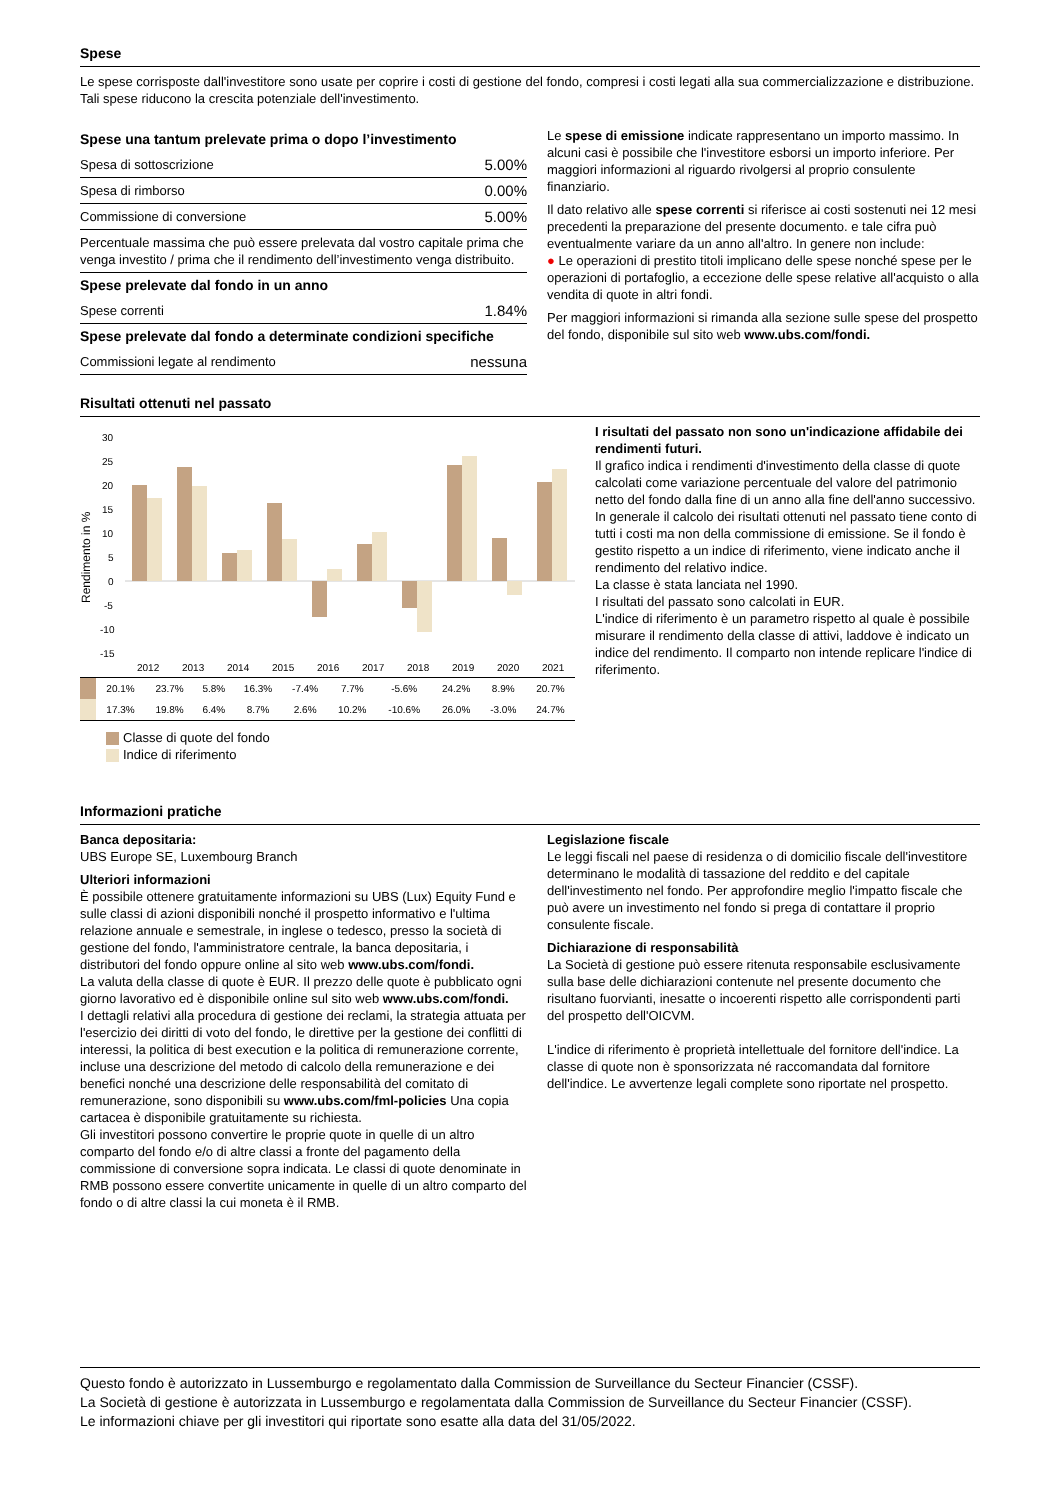Spese
Le spese corrisposte dall'investitore sono usate per coprire i costi di gestione del fondo, compresi i costi legati alla sua commercializzazione e distribuzione. Tali spese riducono la crescita potenziale dell'investimento.
| Spese una tantum prelevate prima o dopo l’investimento | |
| Spesa di sottoscrizione | 5.00% |
| Spesa di rimborso | 0.00% |
| Commissione di conversione | 5.00% |
| Percentuale massima che può essere prelevata dal vostro capitale prima che venga investito / prima che il rendimento dell’investimento venga distribuito. | |
| Spese prelevate dal fondo in un anno | |
| Spese correnti | 1.84% |
| Spese prelevate dal fondo a determinate condizioni specifiche | |
| Commissioni legate al rendimento | nessuna |
Le spese di emissione indicate rappresentano un importo massimo. In alcuni casi è possibile che l'investitore esborsi un importo inferiore. Per maggiori informazioni al riguardo rivolgersi al proprio consulente finanziario.
Il dato relativo alle spese correnti si riferisce ai costi sostenuti nei 12 mesi precedenti la preparazione del presente documento. e tale cifra può eventualmente variare da un anno all'altro. In genere non include:
● Le operazioni di prestito titoli implicano delle spese nonché spese per le operazioni di portafoglio, a eccezione delle spese relative all'acquisto o alla vendita di quote in altri fondi.
Per maggiori informazioni si rimanda alla sezione sulle spese del prospetto del fondo, disponibile sul sito web www.ubs.com/fondi.
Risultati ottenuti nel passato
Rendimento in %
30
25
20
15
10
5
0
-5
-10
-15
2012
2013
2014
2015
2016
2017
2018
2019
2020
2021
| | 20.1% | 23.7% | 5.8% | 16.3% | -7.4% | 7.7% | -5.6% | 24.2% | 8.9% | 20.7% |
| | 17.3% | 19.8% | 6.4% | 8.7% | 2.6% | 10.2% | -10.6% | 26.0% | -3.0% | 24.7% |
Classe di quote del fondo
Indice di riferimento
I risultati del passato non sono un'indicazione affidabile dei rendimenti futuri.
Il grafico indica i rendimenti d'investimento della classe di quote calcolati come variazione percentuale del valore del patrimonio netto del fondo dalla fine di un anno alla fine dell'anno successivo. In generale il calcolo dei risultati ottenuti nel passato tiene conto di tutti i costi ma non della commissione di emissione. Se il fondo è gestito rispetto a un indice di riferimento, viene indicato anche il rendimento del relativo indice.
La classe è stata lanciata nel 1990.
I risultati del passato sono calcolati in EUR.
L'indice di riferimento è un parametro rispetto al quale è possibile misurare il rendimento della classe di attivi, laddove è indicato un indice del rendimento. Il comparto non intende replicare l'indice di riferimento.
Informazioni pratiche
Banca depositaria:
UBS Europe SE, Luxembourg Branch
Ulteriori informazioni
È possibile ottenere gratuitamente informazioni su UBS (Lux) Equity Fund e sulle classi di azioni disponibili nonché il prospetto informativo e l'ultima relazione annuale e semestrale, in inglese o tedesco, presso la società di gestione del fondo, l'amministratore centrale, la banca depositaria, i distributori del fondo oppure online al sito web www.ubs.com/fondi.
La valuta della classe di quote è EUR. Il prezzo delle quote è pubblicato ogni giorno lavorativo ed è disponibile online sul sito web www.ubs.com/fondi.
I dettagli relativi alla procedura di gestione dei reclami, la strategia attuata per l'esercizio dei diritti di voto del fondo, le direttive per la gestione dei conflitti di interessi, la politica di best execution e la politica di remunerazione corrente, incluse una descrizione del metodo di calcolo della remunerazione e dei benefici nonché una descrizione delle responsabilità del comitato di remunerazione, sono disponibili su www.ubs.com/fml-policies Una copia cartacea è disponibile gratuitamente su richiesta.
Gli investitori possono convertire le proprie quote in quelle di un altro comparto del fondo e/o di altre classi a fronte del pagamento della commissione di conversione sopra indicata. Le classi di quote denominate in RMB possono essere convertite unicamente in quelle di un altro comparto del fondo o di altre classi la cui moneta è il RMB.
Legislazione fiscale
Le leggi fiscali nel paese di residenza o di domicilio fiscale dell'investitore determinano le modalità di tassazione del reddito e del capitale dell'investimento nel fondo. Per approfondire meglio l'impatto fiscale che può avere un investimento nel fondo si prega di contattare il proprio consulente fiscale.
Dichiarazione di responsabilità
La Società di gestione può essere ritenuta responsabile esclusivamente sulla base delle dichiarazioni contenute nel presente documento che risultano fuorvianti, inesatte o incoerenti rispetto alle corrispondenti parti del prospetto dell'OICVM.
L'indice di riferimento è proprietà intellettuale del fornitore dell'indice. La classe di quote non è sponsorizzata né raccomandata dal fornitore dell'indice. Le avvertenze legali complete sono riportate nel prospetto.
Questo fondo è autorizzato in Lussemburgo e regolamentato dalla Commission de Surveillance du Secteur Financier (CSSF).
La Società di gestione è autorizzata in Lussemburgo e regolamentata dalla Commission de Surveillance du Secteur Financier (CSSF).
Le informazioni chiave per gli investitori qui riportate sono esatte alla data del 31/05/2022.